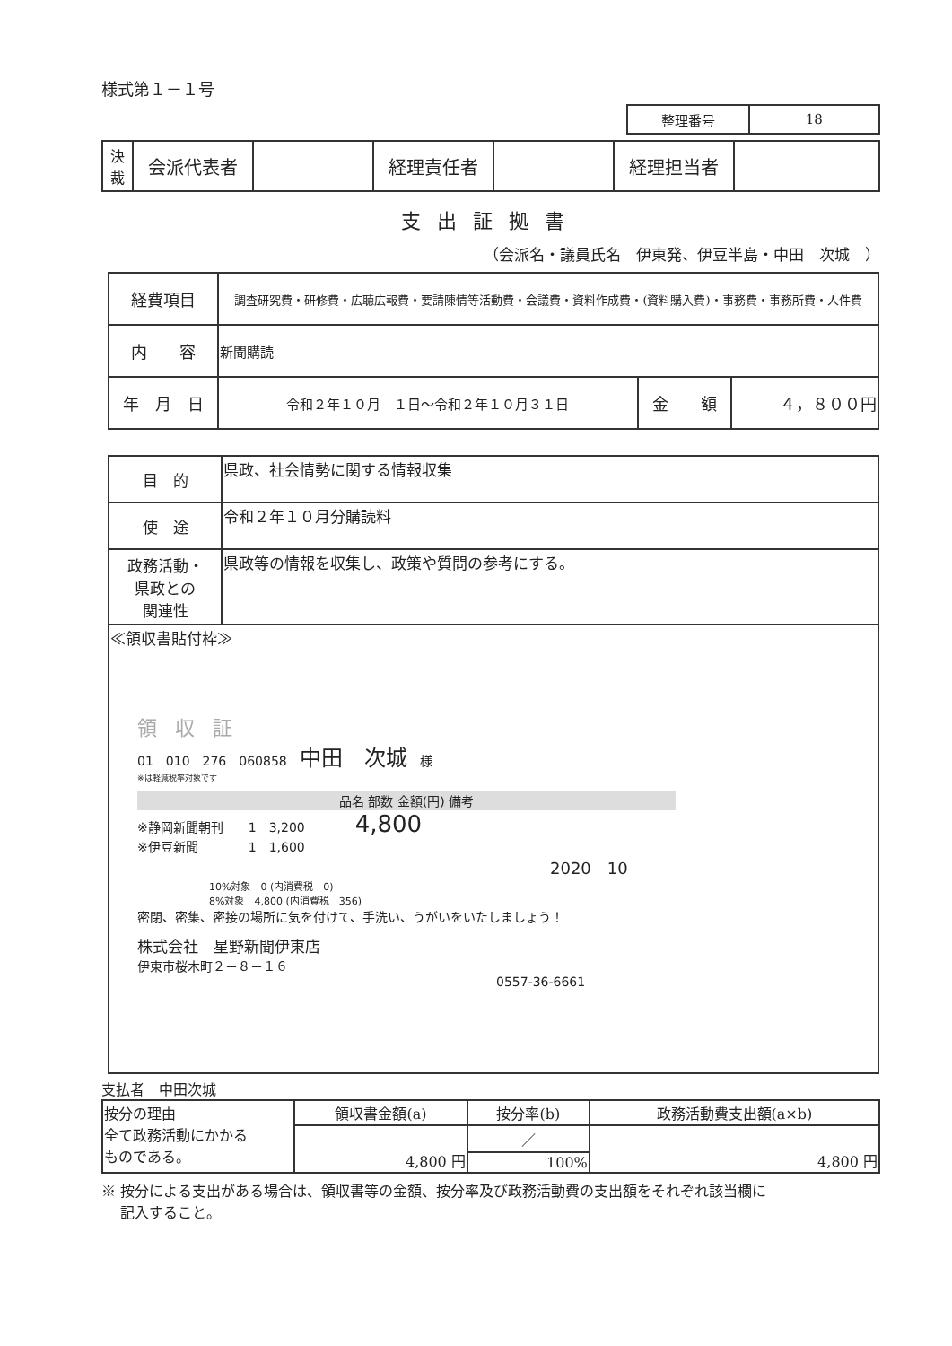様式第１－１号
| 整理番号 | 18 |
| 決 裁 | 会派代表者 | | 経理責任者 | | 経理担当者 | |
支出証拠書
（会派名・議員氏名　伊東発、伊豆半島・中田　次城　）
| 経費項目 | 調査研究費・研修費・広聴広報費・要請陳情等活動費・会議費・資料作成費・(資料購入費)・事務費・事務所費・人件費 | | |
| 内 容 | 新聞購読 | | |
| 年 月 日 | 令和２年１０月 １日～令和２年１０月３１日 | 金 額 | ４，８００円 |
| 目 的 | 県政、社会情勢に関する情報収集 |
| 使 途 | 令和２年１０月分購読料 |
| 政務活動・ 県政との 関連性 | 県政等の情報を収集し、政策や質問の参考にする。 |
| ≪領収書貼付枠≫ 領収証 01 010 276 060858 中田 次城 様 ※は軽減税率対象です / 品名 部数 金額(円) 備考 / / --- / ※静岡新聞朝刊 1 3,200 4,800 ※伊豆新聞 1 1,600 2020 10 10%対象 0 (内消費税 0) 8%対象 4,800 (内消費税 356) 密閉、密集、密接の場所に気を付けて、手洗い、うがいをいたしましょう！ 株式会社 星野新聞伊東店 伊東市桜木町２－８－１６ 0557-36-6661 | |
支払者　中田次城
| 按分の理由 全て政務活動にかかる ものである。 | 領収書金額(a) | 按分率(b) | 政務活動費支出額(a×b) |
| | 4,800 円 | ／ | 4,800 円 |
| | | 100% | |
※ 按分による支出がある場合は、領収書等の金額、按分率及び政務活動費の支出額をそれぞれ該当欄に
　 記入すること。